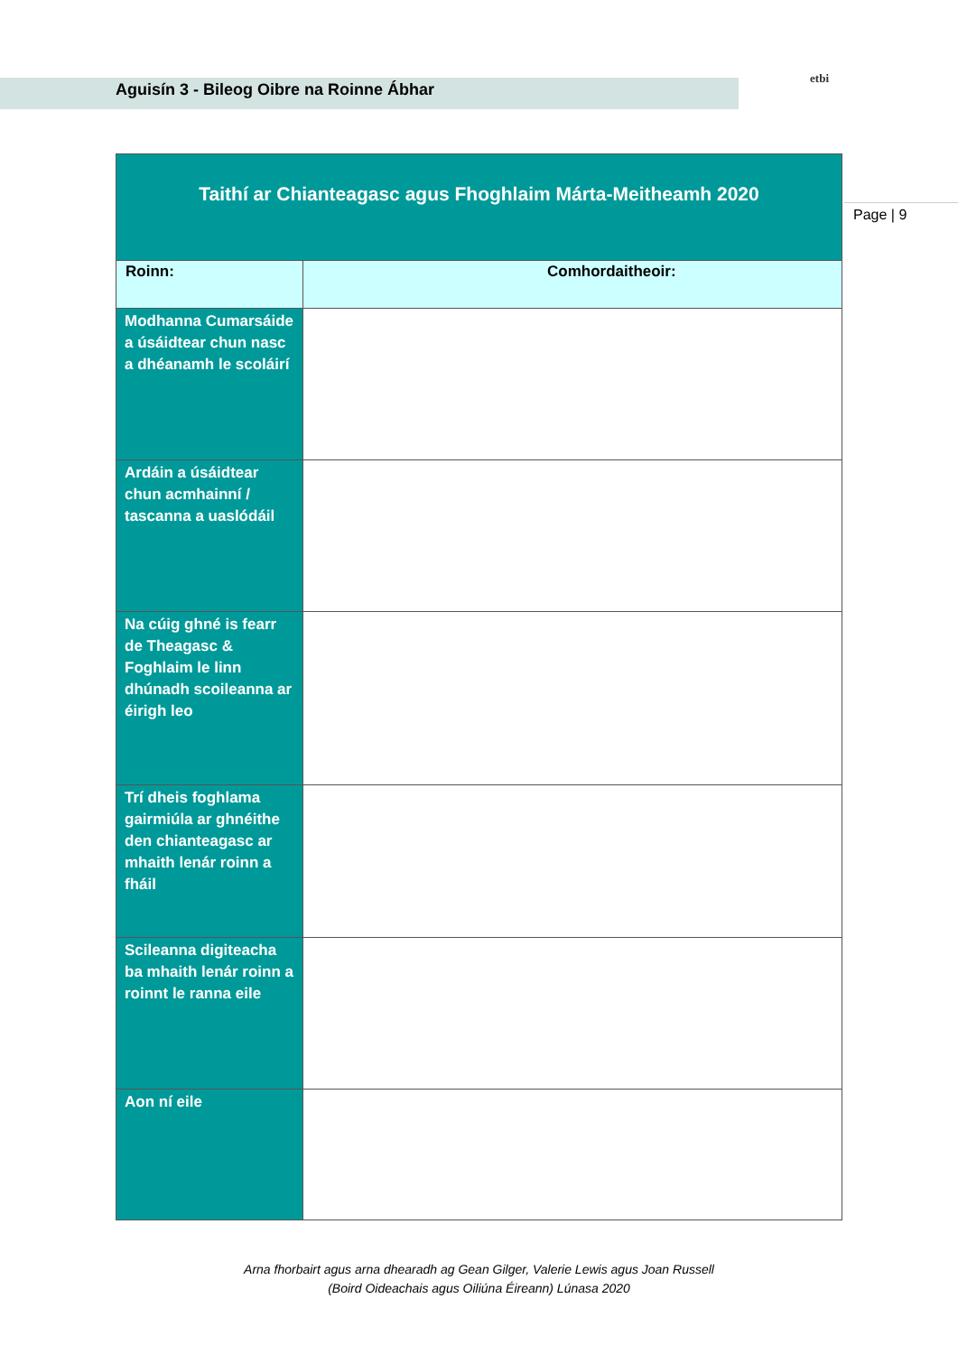Aguisín 3 - Bileog Oibre na Roinne Ábhar etbi
Page | 9
| Taithí ar Chianteagasc agus Fhoghlaim Márta-Meitheamh 2020 | |
| --- | --- |
| Roinn: | Comhordaitheoir: |
| Modhanna Cumarsáide a úsáidtear chun nasc a dhéanamh le scoláirí | |
| Ardáin a úsáidtear chun acmhainní / tascanna a uaslódáil | |
| Na cúig ghné is fearr de Theagasc & Foghlaim le linn dhúnadh scoileanna ar éirigh leo | |
| Trí dheis foghlama gairmiúla ar ghnéithe den chianteagasc ar mhaith lenár roinn a fháil | |
| Scileanna digiteacha ba mhaith lenár roinn a roinnt le ranna eile | |
| Aon ní eile | |
Arna fhorbairt agus arna dhearadh ag Gean Gilger, Valerie Lewis agus Joan Russell
(Boird Oideachais agus Oiliúna Éireann) Lúnasa 2020